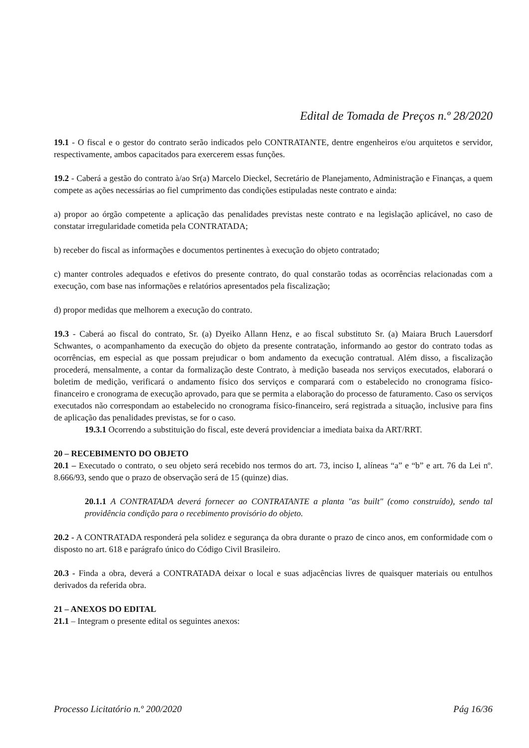Edital de Tomada de Preços n.º 28/2020
19.1 - O fiscal e o gestor do contrato serão indicados pelo CONTRATANTE, dentre engenheiros e/ou arquitetos e servidor, respectivamente, ambos capacitados para exercerem essas funções.
19.2 - Caberá a gestão do contrato à/ao Sr(a) Marcelo Dieckel, Secretário de Planejamento, Administração e Finanças, a quem compete as ações necessárias ao fiel cumprimento das condições estipuladas neste contrato e ainda:
a) propor ao órgão competente a aplicação das penalidades previstas neste contrato e na legislação aplicável, no caso de constatar irregularidade cometida pela CONTRATADA;
b) receber do fiscal as informações e documentos pertinentes à execução do objeto contratado;
c) manter controles adequados e efetivos do presente contrato, do qual constarão todas as ocorrências relacionadas com a execução, com base nas informações e relatórios apresentados pela fiscalização;
d) propor medidas que melhorem a execução do contrato.
19.3 - Caberá ao fiscal do contrato, Sr. (a) Dyeiko Allann Henz, e ao fiscal substituto Sr. (a) Maiara Bruch Lauersdorf Schwantes, o acompanhamento da execução do objeto da presente contratação, informando ao gestor do contrato todas as ocorrências, em especial as que possam prejudicar o bom andamento da execução contratual. Além disso, a fiscalização procederá, mensalmente, a contar da formalização deste Contrato, à medição baseada nos serviços executados, elaborará o boletim de medição, verificará o andamento físico dos serviços e comparará com o estabelecido no cronograma físico-financeiro e cronograma de execução aprovado, para que se permita a elaboração do processo de faturamento. Caso os serviços executados não correspondam ao estabelecido no cronograma físico-financeiro, será registrada a situação, inclusive para fins de aplicação das penalidades previstas, se for o caso.
19.3.1 Ocorrendo a substituição do fiscal, este deverá providenciar a imediata baixa da ART/RRT.
20 – RECEBIMENTO DO OBJETO
20.1 – Executado o contrato, o seu objeto será recebido nos termos do art. 73, inciso I, alíneas “a” e “b” e art. 76 da Lei nº. 8.666/93, sendo que o prazo de observação será de 15 (quinze) dias.
20.1.1 A CONTRATADA deverá fornecer ao CONTRATANTE a planta "as built" (como construído), sendo tal providência condição para o recebimento provisório do objeto.
20.2 - A CONTRATADA responderá pela solidez e segurança da obra durante o prazo de cinco anos, em conformidade com o disposto no art. 618 e parágrafo único do Código Civil Brasileiro.
20.3 - Finda a obra, deverá a CONTRATADA deixar o local e suas adjacências livres de quaisquer materiais ou entulhos derivados da referida obra.
21 – ANEXOS DO EDITAL
21.1 – Integram o presente edital os seguintes anexos:
Processo Licitatório n.º 200/2020 Pág 16/36